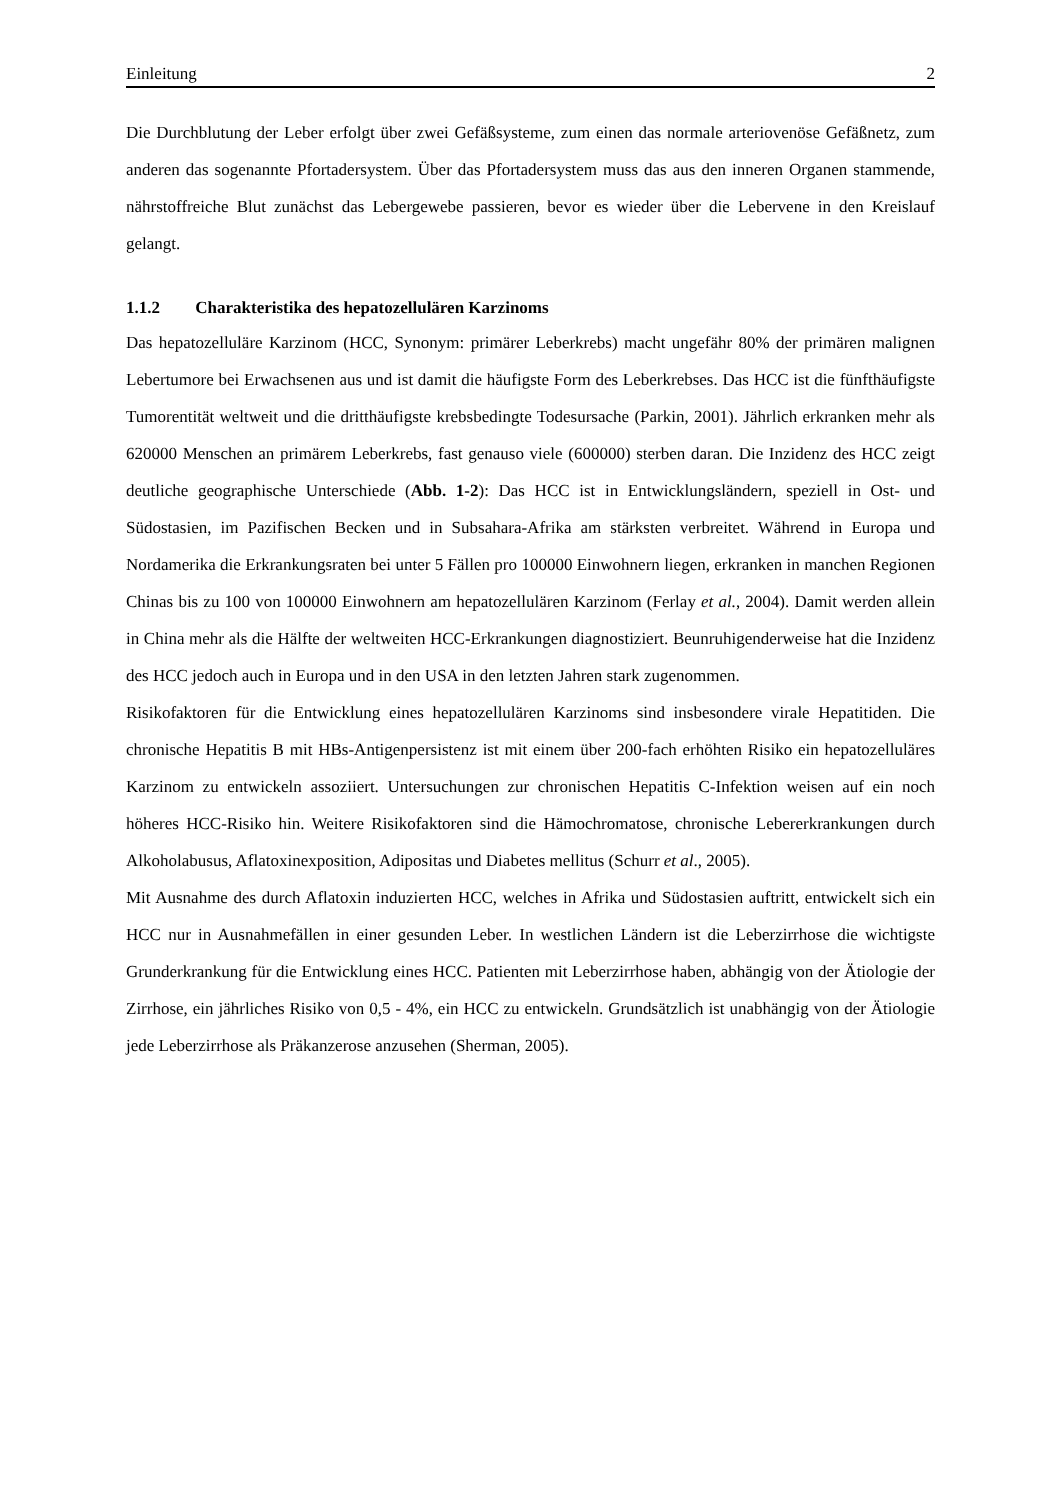Einleitung 2
Die Durchblutung der Leber erfolgt über zwei Gefäßsysteme, zum einen das normale arteriovenöse Gefäßnetz, zum anderen das sogenannte Pfortadersystem. Über das Pfortadersystem muss das aus den inneren Organen stammende, nährstoffreiche Blut zunächst das Lebergewebe passieren, bevor es wieder über die Lebervene in den Kreislauf gelangt.
1.1.2 Charakteristika des hepatozellulären Karzinoms
Das hepatozelluläre Karzinom (HCC, Synonym: primärer Leberkrebs) macht ungefähr 80% der primären malignen Lebertumore bei Erwachsenen aus und ist damit die häufigste Form des Leberkrebses. Das HCC ist die fünfthäufigste Tumorentität weltweit und die dritthäufigste krebsbedingte Todesursache (Parkin, 2001). Jährlich erkranken mehr als 620000 Menschen an primärem Leberkrebs, fast genauso viele (600000) sterben daran. Die Inzidenz des HCC zeigt deutliche geographische Unterschiede (Abb. 1-2): Das HCC ist in Entwicklungsländern, speziell in Ost- und Südostasien, im Pazifischen Becken und in Subsahara-Afrika am stärksten verbreitet. Während in Europa und Nordamerika die Erkrankungsraten bei unter 5 Fällen pro 100000 Einwohnern liegen, erkranken in manchen Regionen Chinas bis zu 100 von 100000 Einwohnern am hepatozellulären Karzinom (Ferlay et al., 2004). Damit werden allein in China mehr als die Hälfte der weltweiten HCC-Erkrankungen diagnostiziert. Beunruhigenderweise hat die Inzidenz des HCC jedoch auch in Europa und in den USA in den letzten Jahren stark zugenommen.
Risikofaktoren für die Entwicklung eines hepatozellulären Karzinoms sind insbesondere virale Hepatitiden. Die chronische Hepatitis B mit HBs-Antigenpersistenz ist mit einem über 200-fach erhöhten Risiko ein hepatozelluläres Karzinom zu entwickeln assoziiert. Untersuchungen zur chronischen Hepatitis C-Infektion weisen auf ein noch höheres HCC-Risiko hin. Weitere Risikofaktoren sind die Hämochromatose, chronische Lebererkrankungen durch Alkoholabusus, Aflatoxinexposition, Adipositas und Diabetes mellitus (Schurr et al., 2005).
Mit Ausnahme des durch Aflatoxin induzierten HCC, welches in Afrika und Südostasien auftritt, entwickelt sich ein HCC nur in Ausnahmefällen in einer gesunden Leber. In westlichen Ländern ist die Leberzirrhose die wichtigste Grunderkrankung für die Entwicklung eines HCC. Patienten mit Leberzirrhose haben, abhängig von der Ätiologie der Zirrhose, ein jährliches Risiko von 0,5 - 4%, ein HCC zu entwickeln. Grundsätzlich ist unabhängig von der Ätiologie jede Leberzirrhose als Präkanzerose anzusehen (Sherman, 2005).